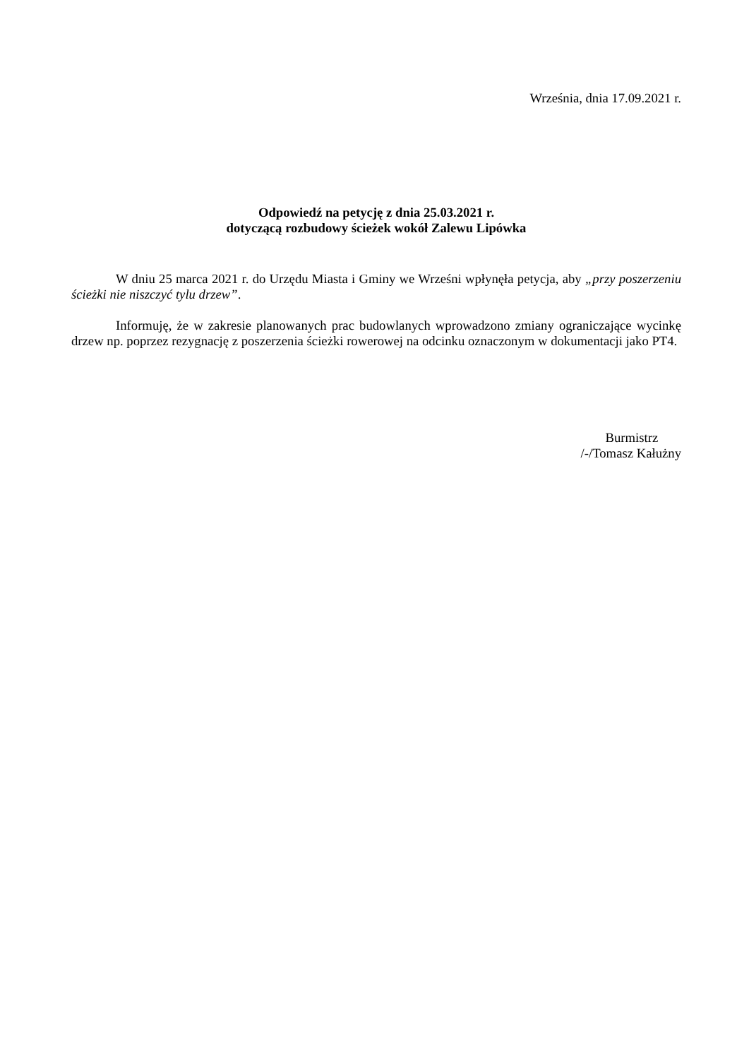Września, dnia 17.09.2021 r.
Odpowiedź na petycję z dnia 25.03.2021 r.
dotyczącą rozbudowy ścieżek wokół Zalewu Lipówka
W dniu 25 marca 2021 r. do Urzędu Miasta i Gminy we Wrześni wpłynęła petycja, aby „przy poszerzeniu ścieżki nie niszczyć tylu drzew”.
Informuję, że w zakresie planowanych prac budowlanych wprowadzono zmiany ograniczające wycinkę drzew np. poprzez rezygnację z poszerzenia ścieżki rowerowej na odcinku oznaczonym w dokumentacji jako PT4.
Burmistrz
/-/Tomasz Kałużny